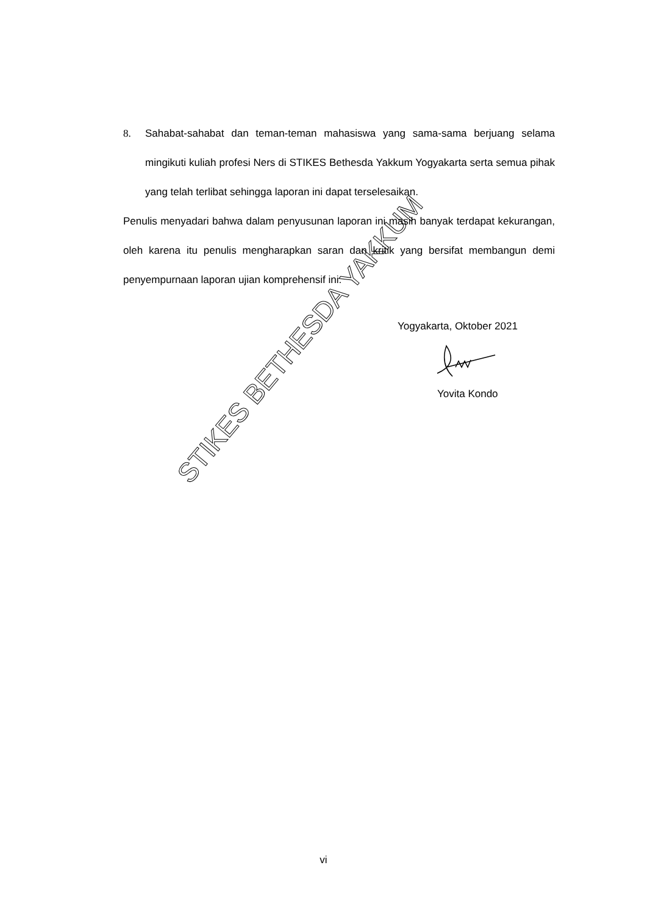8. Sahabat-sahabat dan teman-teman mahasiswa yang sama-sama berjuang selama mingikuti kuliah profesi Ners di STIKES Bethesda Yakkum Yogyakarta serta semua pihak yang telah terlibat sehingga laporan ini dapat terselesaikan.
Penulis menyadari bahwa dalam penyusunan laporan ini masih banyak terdapat kekurangan, oleh karena itu penulis mengharapkan saran dan kritik yang bersifat membangun demi penyempurnaan laporan ujian komprehensif ini.
Yogyakarta, Oktober 2021
Yovita Kondo
STIKES BETHESDA YAKKUM
vi